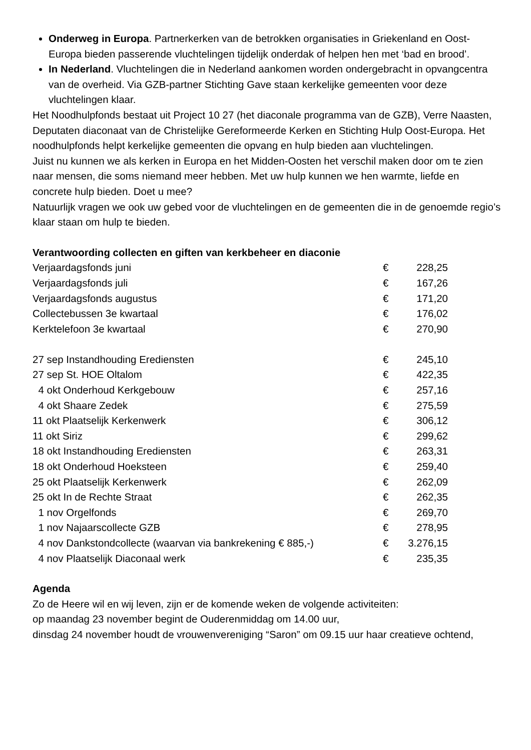Onderweg in Europa. Partnerkerken van de betrokken organisaties in Griekenland en Oost-Europa bieden passerende vluchtelingen tijdelijk onderdak of helpen hen met ‘bad en brood’.
In Nederland. Vluchtelingen die in Nederland aankomen worden ondergebracht in opvangcentra van de overheid. Via GZB-partner Stichting Gave staan kerkelijke gemeenten voor deze vluchtelingen klaar.
Het Noodhulpfonds bestaat uit Project 10 27 (het diaconale programma van de GZB), Verre Naasten, Deputaten diaconaat van de Christelijke Gereformeerde Kerken en Stichting Hulp Oost-Europa. Het noodhulpfonds helpt kerkelijke gemeenten die opvang en hulp bieden aan vluchtelingen.
Juist nu kunnen we als kerken in Europa en het Midden-Oosten het verschil maken door om te zien naar mensen, die soms niemand meer hebben. Met uw hulp kunnen we hen warmte, liefde en concrete hulp bieden. Doet u mee?
Natuurlijk vragen we ook uw gebed voor de vluchtelingen en de gemeenten die in de genoemde regio’s klaar staan om hulp te bieden.
Verantwoording collecten en giften van kerkbeheer en diaconie
| Verjaardagsfonds juni | € | 228,25 |
| Verjaardagsfonds juli | € | 167,26 |
| Verjaardagsfonds augustus | € | 171,20 |
| Collectebussen 3e kwartaal | € | 176,02 |
| Kerktelefoon 3e kwartaal | € | 270,90 |
| 27 sep Instandhouding Erediensten | € | 245,10 |
| 27 sep St. HOE Oltalom | € | 422,35 |
| 4 okt Onderhoud Kerkgebouw | € | 257,16 |
| 4 okt Shaare Zedek | € | 275,59 |
| 11 okt Plaatselijk Kerkenwerk | € | 306,12 |
| 11 okt Siriz | € | 299,62 |
| 18 okt Instandhouding Erediensten | € | 263,31 |
| 18 okt Onderhoud Hoeksteen | € | 259,40 |
| 25 okt Plaatselijk Kerkenwerk | € | 262,09 |
| 25 okt In de Rechte Straat | € | 262,35 |
| 1 nov Orgelfonds | € | 269,70 |
| 1 nov Najaarscollecte GZB | € | 278,95 |
| 4 nov Dankstondcollecte (waarvan via bankrekening € 885,-) | € | 3.276,15 |
| 4 nov Plaatselijk Diaconaal werk | € | 235,35 |
Agenda
Zo de Heere wil en wij leven, zijn er de komende weken de volgende activiteiten:
op maandag 23 november begint de Ouderenmiddag om 14.00 uur,
dinsdag 24 november houdt de vrouwenvereniging “Saron” om 09.15 uur haar creatieve ochtend,